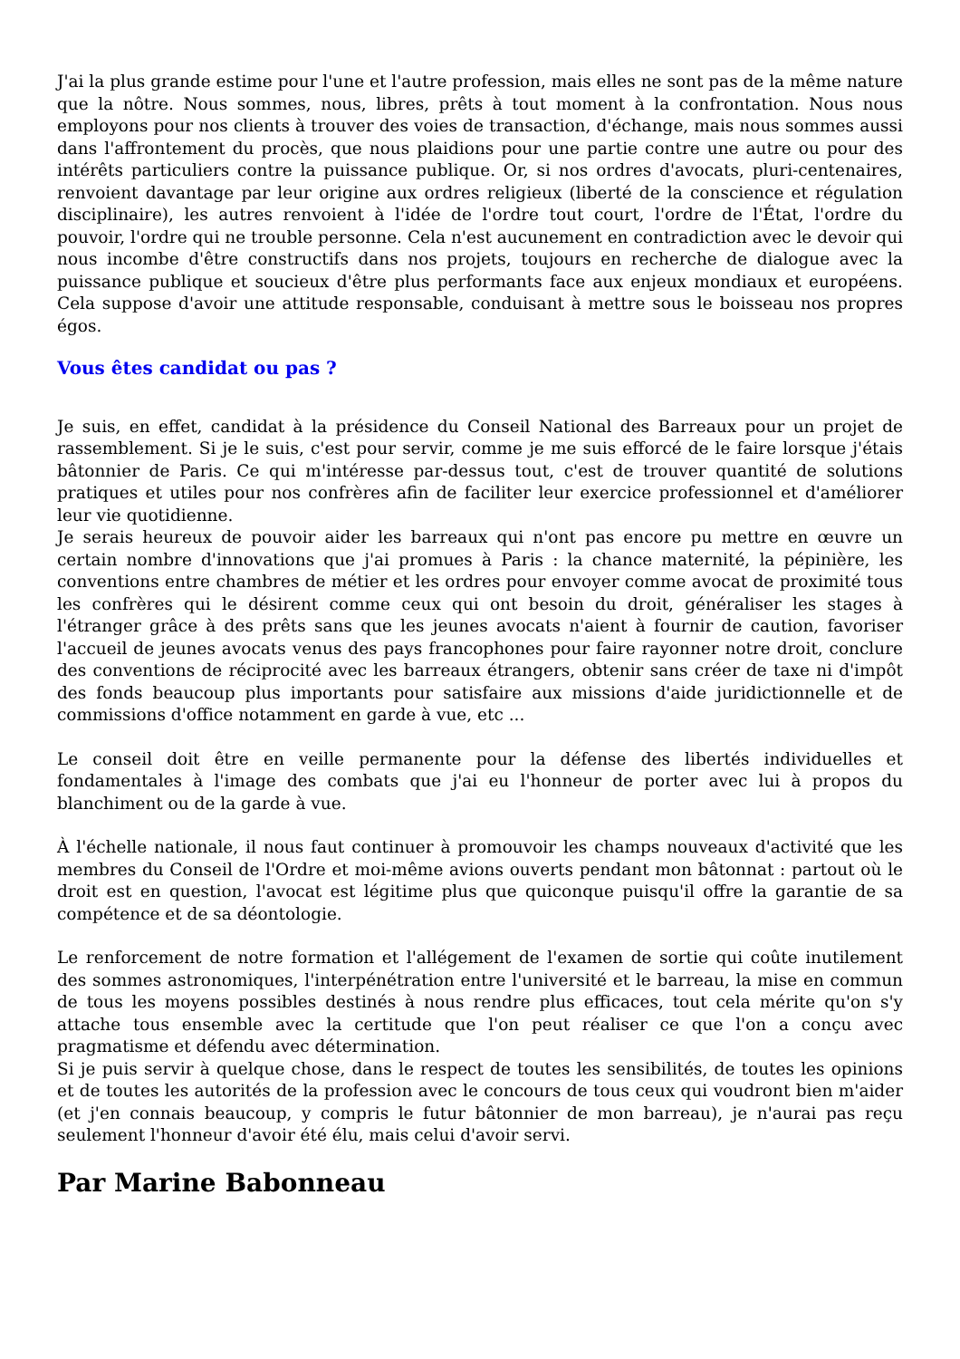J'ai la plus grande estime pour l'une et l'autre profession, mais elles ne sont pas de la même nature que la nôtre. Nous sommes, nous, libres, prêts à tout moment à la confrontation. Nous nous employons pour nos clients à trouver des voies de transaction, d'échange, mais nous sommes aussi dans l'affrontement du procès, que nous plaidions pour une partie contre une autre ou pour des intérêts particuliers contre la puissance publique. Or, si nos ordres d'avocats, pluri-centenaires, renvoient davantage par leur origine aux ordres religieux (liberté de la conscience et régulation disciplinaire), les autres renvoient à l'idée de l'ordre tout court, l'ordre de l'État, l'ordre du pouvoir, l'ordre qui ne trouble personne. Cela n'est aucunement en contradiction avec le devoir qui nous incombe d'être constructifs dans nos projets, toujours en recherche de dialogue avec la puissance publique et soucieux d'être plus performants face aux enjeux mondiaux et européens. Cela suppose d'avoir une attitude responsable, conduisant à mettre sous le boisseau nos propres égos.
Vous êtes candidat ou pas ?
Je suis, en effet, candidat à la présidence du Conseil National des Barreaux pour un projet de rassemblement. Si je le suis, c'est pour servir, comme je me suis efforcé de le faire lorsque j'étais bâtonnier de Paris. Ce qui m'intéresse par-dessus tout, c'est de trouver quantité de solutions pratiques et utiles pour nos confrères afin de faciliter leur exercice professionnel et d'améliorer leur vie quotidienne.
Je serais heureux de pouvoir aider les barreaux qui n'ont pas encore pu mettre en œuvre un certain nombre d'innovations que j'ai promues à Paris : la chance maternité, la pépinière, les conventions entre chambres de métier et les ordres pour envoyer comme avocat de proximité tous les confrères qui le désirent comme ceux qui ont besoin du droit, généraliser les stages à l'étranger grâce à des prêts sans que les jeunes avocats n'aient à fournir de caution, favoriser l'accueil de jeunes avocats venus des pays francophones pour faire rayonner notre droit, conclure des conventions de réciprocité avec les barreaux étrangers, obtenir sans créer de taxe ni d'impôt des fonds beaucoup plus importants pour satisfaire aux missions d'aide juridictionnelle et de commissions d'office notamment en garde à vue, etc ...
Le conseil doit être en veille permanente pour la défense des libertés individuelles et fondamentales à l'image des combats que j'ai eu l'honneur de porter avec lui à propos du blanchiment ou de la garde à vue.
À l'échelle nationale, il nous faut continuer à promouvoir les champs nouveaux d'activité que les membres du Conseil de l'Ordre et moi-même avions ouverts pendant mon bâtonnat : partout où le droit est en question, l'avocat est légitime plus que quiconque puisqu'il offre la garantie de sa compétence et de sa déontologie.
Le renforcement de notre formation et l'allégement de l'examen de sortie qui coûte inutilement des sommes astronomiques, l'interpénétration entre l'université et le barreau, la mise en commun de tous les moyens possibles destinés à nous rendre plus efficaces, tout cela mérite qu'on s'y attache tous ensemble avec la certitude que l'on peut réaliser ce que l'on a conçu avec pragmatisme et défendu avec détermination.
Si je puis servir à quelque chose, dans le respect de toutes les sensibilités, de toutes les opinions et de toutes les autorités de la profession avec le concours de tous ceux qui voudront bien m'aider (et j'en connais beaucoup, y compris le futur bâtonnier de mon barreau), je n'aurai pas reçu seulement l'honneur d'avoir été élu, mais celui d'avoir servi.
Par Marine Babonneau